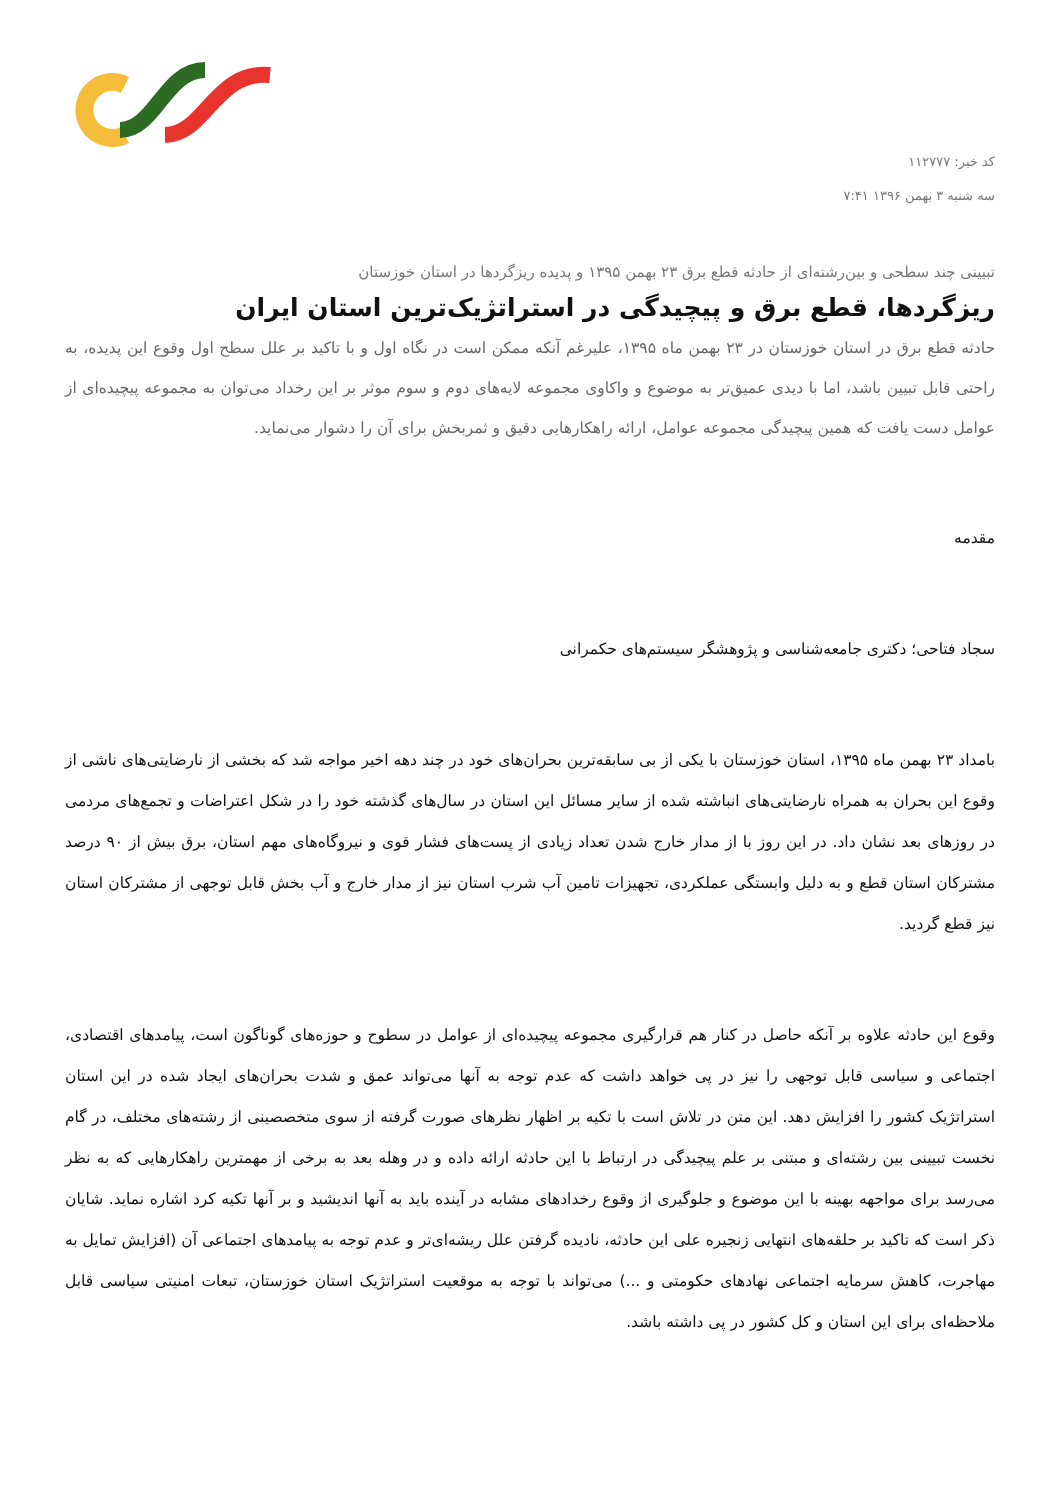کد خبر: ۱۱۲۷۷۷
سه شنبه ۳ بهمن ۱۳۹۶ ۷:۴۱
تبیینی چند سطحی و بین‌رشته‌ای از حادثه قطع برق ۲۳ بهمن ۱۳۹۵ و پدیده ریزگردها در استان خوزستان
ریزگردها، قطع برق و پیچیدگی در استراتژیک‌ترین استان ایران
حادثه قطع برق در استان خوزستان در ۲۳ بهمن ماه ۱۳۹۵، علیرغم آنکه ممکن است در نگاه اول و با تاکید بر علل سطح اول وقوع این پدیده، به راحتی قابل تبیین باشد، اما با دیدی عمیق‌تر به موضوع و واکاوی مجموعه لایه‌های دوم و سوم موثر بر این رخداد می‌توان به مجموعه پیچیده‌ای از عوامل دست یافت که همین پیچیدگی مجموعه عوامل، ارائه راهکارهایی دقیق و ثمربخش برای آن را دشوار می‌نماید.
مقدمه
سجاد فتاحی؛ دکتری جامعه‌شناسی و پژوهشگر سیستم‌های حکمرانی
بامداد ۲۳ بهمن ماه ۱۳۹۵، استان خوزستان با یکی از بی سابقه‌ترین بحران‌های خود در چند دهه اخیر مواجه شد که بخشی از نارضایتی‌های ناشی از وقوع این بحران به همراه نارضایتی‌های انباشته شده از سایر مسائل این استان در سال‌های گذشته خود را در شکل اعتراضات و تجمع‌های مردمی در روزهای بعد نشان داد. در این روز با از مدار خارج شدن تعداد زیادی از پست‌های فشار قوی و نیروگاه‌های مهم استان، برق بیش از ۹۰ درصد مشترکان استان قطع و به دلیل وابستگی عملکردی، تجهیزات تامین آب شرب استان نیز از مدار خارج و آب بخش قابل توجهی از مشترکان استان نیز قطع گردید.
وقوع این حادثه علاوه بر آنکه حاصل در کنار هم قرارگیری مجموعه پیچیده‌ای از عوامل در سطوح و حوزه‌های گوناگون است، پیامدهای اقتصادی، اجتماعی و سیاسی قابل توجهی را نیز در پی خواهد داشت که عدم توجه به آنها می‌تواند عمق و شدت بحران‌های ایجاد شده در این استان استراتژیک کشور را افزایش دهد. این متن در تلاش است با تکیه بر اظهار نظرهای صورت گرفته از سوی متخصصینی از رشته‌های مختلف، در گام نخست تبیینی بین رشته‌ای و مبتنی بر علم پیچیدگی در ارتباط با این حادثه ارائه داده و در وهله بعد به برخی از مهمترین راهکارهایی که به نظر می‌رسد برای مواجهه بهینه با این موضوع و جلوگیری از وقوع رخدادهای مشابه در آینده باید به آنها اندیشید و بر آنها تکیه کرد اشاره نماید. شایان ذکر است که تاکید بر حلقه‌های انتهایی زنجیره علی این حادثه، نادیده گرفتن علل ریشه‌ای‌تر و عدم توجه به پیامدهای اجتماعی آن (افزایش تمایل به مهاجرت، کاهش سرمایه اجتماعی نهادهای حکومتی و ...) می‌تواند با توجه به موقعیت استراتژیک استان خوزستان، تبعات امنیتی سیاسی قابل ملاحظه‌ای برای این استان و کل کشور در پی داشته باشد.